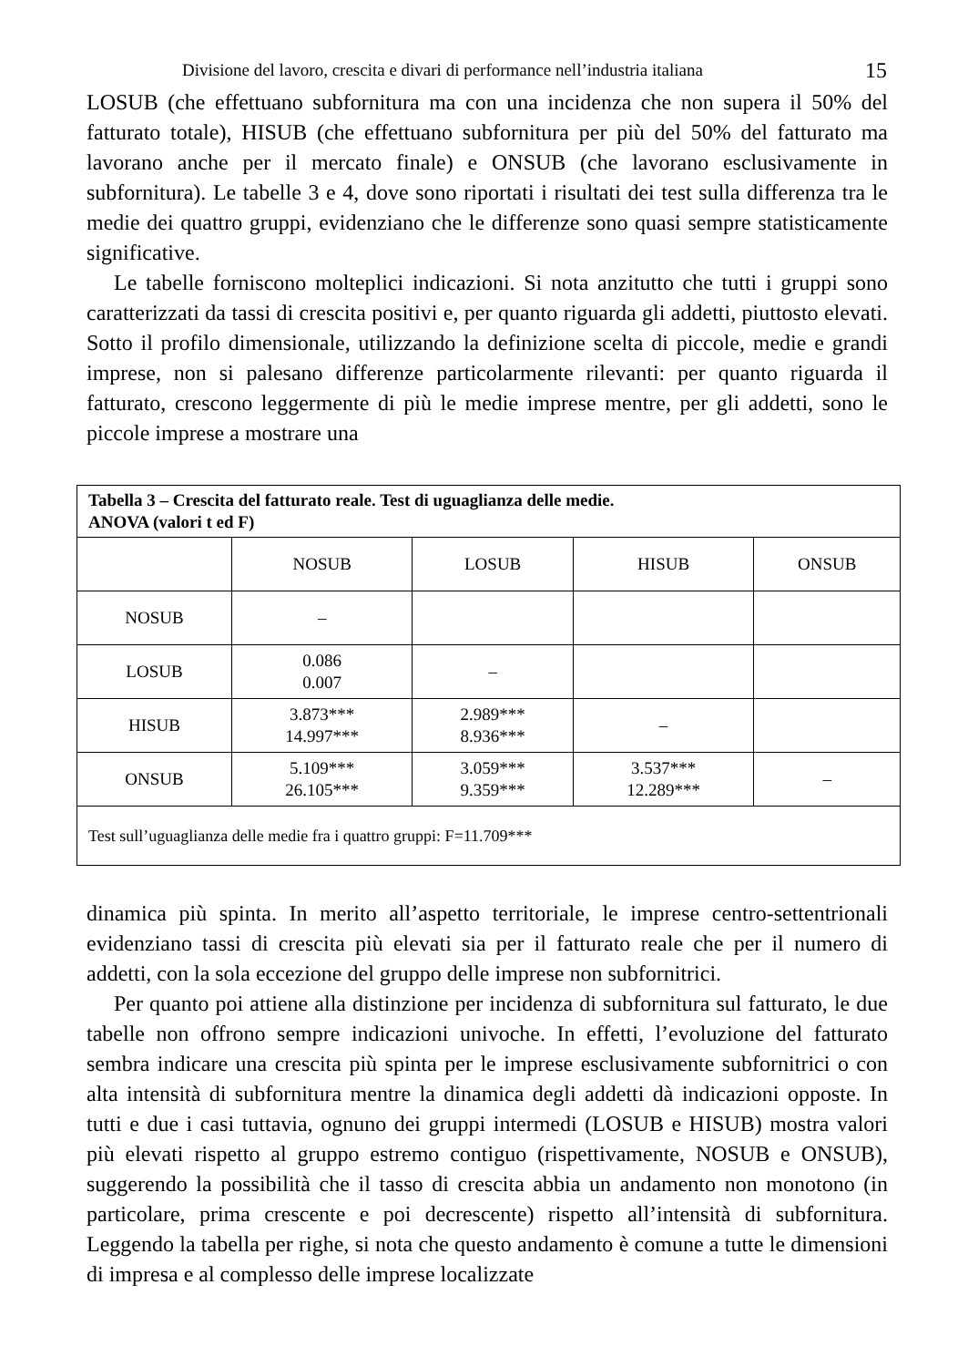Divisione del lavoro, crescita e divari di performance nell’industria italiana 15
LOSUB (che effettuano subfornitura ma con una incidenza che non supera il 50% del fatturato totale), HISUB (che effettuano subfornitura per più del 50% del fatturato ma lavorano anche per il mercato finale) e ONSUB (che lavorano esclusivamente in subfornitura). Le tabelle 3 e 4, dove sono riportati i risultati dei test sulla differenza tra le medie dei quattro gruppi, evidenziano che le differenze sono quasi sempre statisticamente significative.
Le tabelle forniscono molteplici indicazioni. Si nota anzitutto che tutti i gruppi sono caratterizzati da tassi di crescita positivi e, per quanto riguarda gli addetti, piuttosto elevati. Sotto il profilo dimensionale, utilizzando la definizione scelta di piccole, medie e grandi imprese, non si palesano differenze particolarmente rilevanti: per quanto riguarda il fatturato, crescono leggermente di più le medie imprese mentre, per gli addetti, sono le piccole imprese a mostrare una
| Tabella 3 – Crescita del fatturato reale. Test di uguaglianza delle medie. ANOVA (valori t ed F) | | | | |
| | NOSUB | LOSUB | HISUB | ONSUB |
| NOSUB | – | | | |
| LOSUB | 0.086 0.007 | – | | |
| HISUB | 3.873*** 14.997*** | 2.989*** 8.936*** | – | |
| ONSUB | 5.109*** 26.105*** | 3.059*** 9.359*** | 3.537*** 12.289*** | – |
| Test sull’uguaglianza delle medie fra i quattro gruppi: F=11.709*** | | | | |
dinamica più spinta. In merito all’aspetto territoriale, le imprese centro-settentrionali evidenziano tassi di crescita più elevati sia per il fatturato reale che per il numero di addetti, con la sola eccezione del gruppo delle imprese non subfornitrici.
Per quanto poi attiene alla distinzione per incidenza di subfornitura sul fatturato, le due tabelle non offrono sempre indicazioni univoche. In effetti, l’evoluzione del fatturato sembra indicare una crescita più spinta per le imprese esclusivamente subfornitrici o con alta intensità di subfornitura mentre la dinamica degli addetti dà indicazioni opposte. In tutti e due i casi tuttavia, ognuno dei gruppi intermedi (LOSUB e HISUB) mostra valori più elevati rispetto al gruppo estremo contiguo (rispettivamente, NOSUB e ONSUB), suggerendo la possibilità che il tasso di crescita abbia un andamento non monotono (in particolare, prima crescente e poi decrescente) rispetto all’intensità di subfornitura. Leggendo la tabella per righe, si nota che questo andamento è comune a tutte le dimensioni di impresa e al complesso delle imprese localizzate